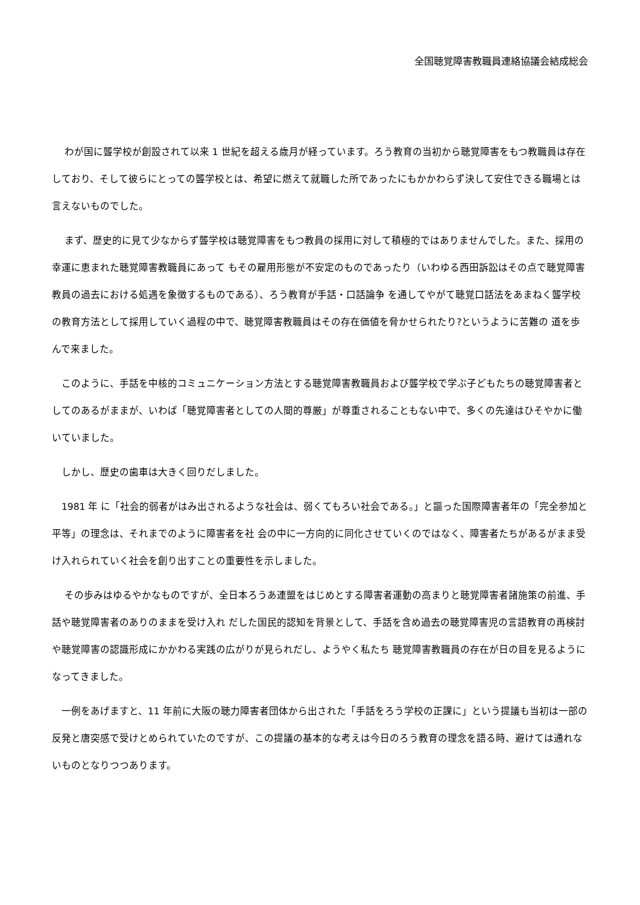全国聴覚障害教職員連絡協議会結成総会
　 わが国に聾学校が創設されて以来 1 世紀を超える歳月が経っています。ろう教育の当初から聴覚障害をもつ教職員は存在しており、そして彼らにとっての聾学校とは、希望に燃えて就職した所であったにもかかわらず決して安住できる職場とは言えないものでした。
　 まず、歴史的に見て少なからず聾学校は聴覚障害をもつ教員の採用に対して積極的ではありませんでした。また、採用の幸運に恵まれた聴覚障害教職員にあって もその雇用形態が不安定のものであったり（いわゆる西田訴訟はその点で聴覚障害教員の過去における処遇を象徴するものである）、ろう教育が手話・口話論争 を通してやがて聴覚口話法をあまねく聾学校の教育方法として採用していく過程の中で、聴覚障害教職員はその存在価値を脅かせられたり?というように苦難の 道を歩んで来ました。
　このように、手話を中核的コミュニケーション方法とする聴覚障害教職員および聾学校で学ぶ子どもたちの聴覚障害者としてのあるがままが、いわば「聴覚障害者としての人間的尊厳」が尊重されることもない中で、多くの先達はひそやかに働いていました。
　しかし、歴史の歯車は大きく回りだしました。
　1981 年 に「社会的弱者がはみ出されるような社会は、弱くてもろい社会である。」と謳った国際障害者年の「完全参加と平等」の理念は、それまでのように障害者を社 会の中に一方向的に同化させていくのではなく、障害者たちがあるがまま受け入れられていく社会を創り出すことの重要性を示しました。
　 その歩みはゆるやかなものですが、全日本ろうあ連盟をはじめとする障害者運動の高まりと聴覚障害者諸施策の前進、手話や聴覚障害者のありのままを受け入れ だした国民的認知を背景として、手話を含め過去の聴覚障害児の言語教育の再検討や聴覚障害の認識形成にかかわる実践の広がりが見られだし、ようやく私たち 聴覚障害教職員の存在が日の目を見るようになってきました。
　一例をあげますと、11 年前に大阪の聴力障害者団体から出された「手話をろう学校の正課に」という提議も当初は一部の反発と唐突感で受けとめられていたのですが、この提議の基本的な考えは今日のろう教育の理念を語る時、避けては通れないものとなりつつあります。